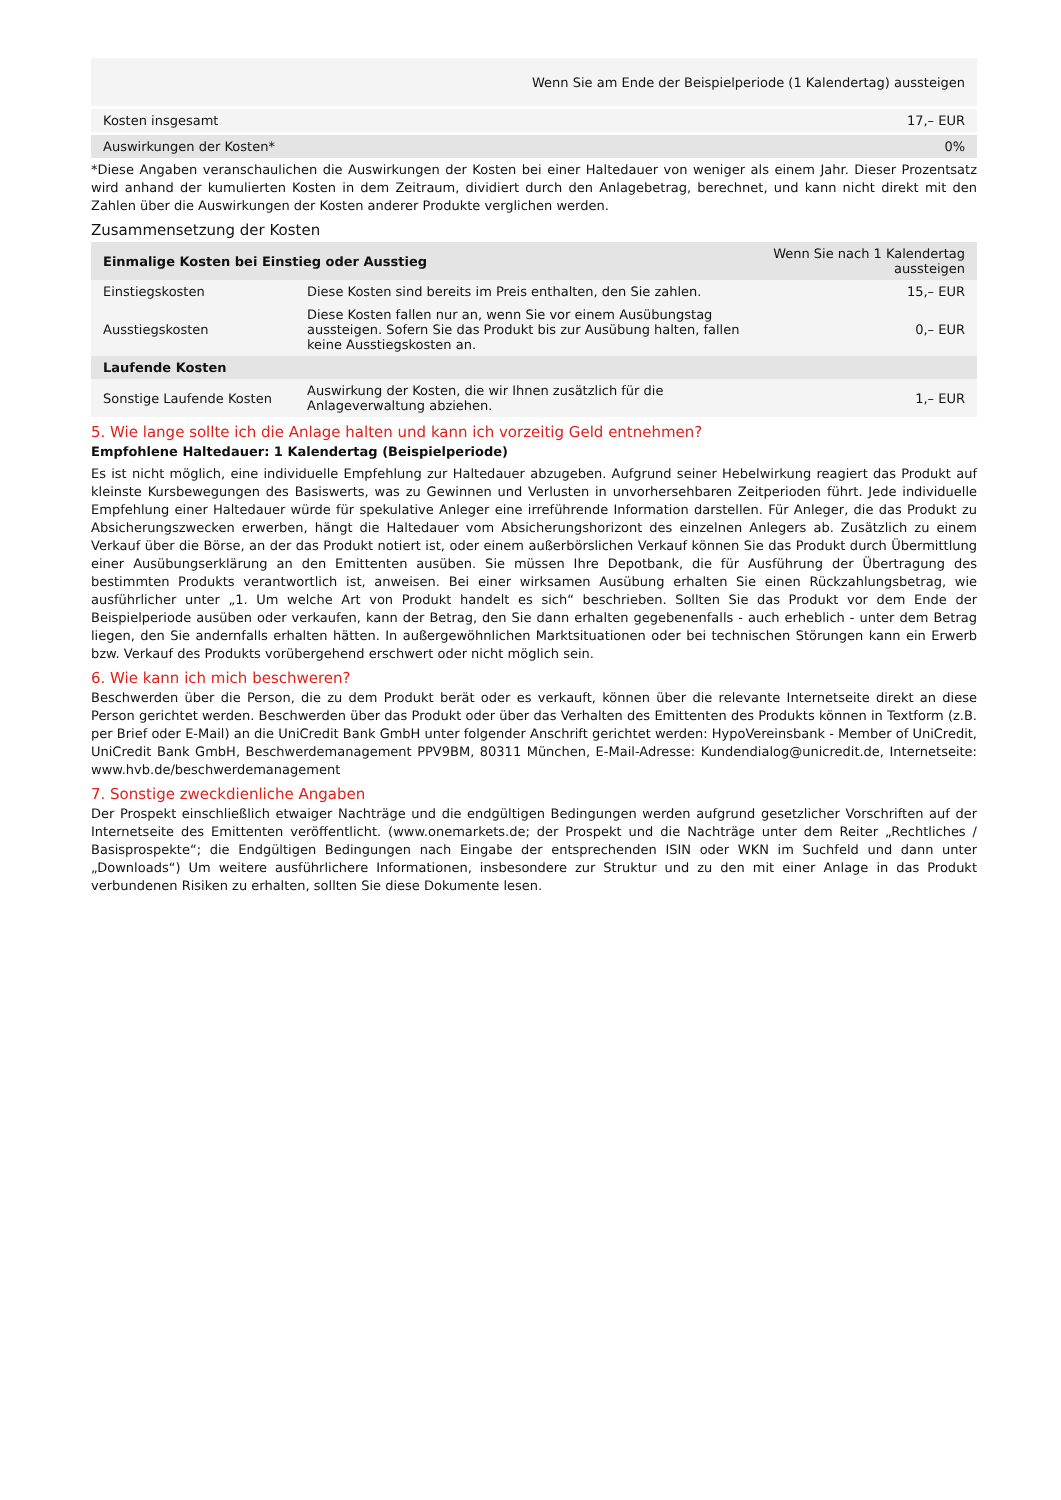| | Wenn Sie am Ende der Beispielperiode (1 Kalendertag) aussteigen |
| --- | --- |
| Kosten insgesamt | 17,– EUR |
| Auswirkungen der Kosten* | 0% |
*Diese Angaben veranschaulichen die Auswirkungen der Kosten bei einer Haltedauer von weniger als einem Jahr. Dieser Prozentsatz wird anhand der kumulierten Kosten in dem Zeitraum, dividiert durch den Anlagebetrag, berechnet, und kann nicht direkt mit den Zahlen über die Auswirkungen der Kosten anderer Produkte verglichen werden.
Zusammensetzung der Kosten
| Einmalige Kosten bei Einstieg oder Ausstieg | | Wenn Sie nach 1 Kalendertag aussteigen |
| --- | --- | --- |
| Einstiegskosten | Diese Kosten sind bereits im Preis enthalten, den Sie zahlen. | 15,– EUR |
| Ausstiegskosten | Diese Kosten fallen nur an, wenn Sie vor einem Ausübungstag aussteigen. Sofern Sie das Produkt bis zur Ausübung halten, fallen keine Ausstiegskosten an. | 0,– EUR |
| Laufende Kosten | | |
| Sonstige Laufende Kosten | Auswirkung der Kosten, die wir Ihnen zusätzlich für die Anlageverwaltung abziehen. | 1,– EUR |
5. Wie lange sollte ich die Anlage halten und kann ich vorzeitig Geld entnehmen?
Empfohlene Haltedauer: 1 Kalendertag (Beispielperiode)
Es ist nicht möglich, eine individuelle Empfehlung zur Haltedauer abzugeben. Aufgrund seiner Hebelwirkung reagiert das Produkt auf kleinste Kursbewegungen des Basiswerts, was zu Gewinnen und Verlusten in unvorhersehbaren Zeitperioden führt. Jede individuelle Empfehlung einer Haltedauer würde für spekulative Anleger eine irreführende Information darstellen. Für Anleger, die das Produkt zu Absicherungszwecken erwerben, hängt die Haltedauer vom Absicherungshorizont des einzelnen Anlegers ab. Zusätzlich zu einem Verkauf über die Börse, an der das Produkt notiert ist, oder einem außerbörslichen Verkauf können Sie das Produkt durch Übermittlung einer Ausübungserklärung an den Emittenten ausüben. Sie müssen Ihre Depotbank, die für Ausführung der Übertragung des bestimmten Produkts verantwortlich ist, anweisen. Bei einer wirksamen Ausübung erhalten Sie einen Rückzahlungsbetrag, wie ausführlicher unter „1. Um welche Art von Produkt handelt es sich“ beschrieben. Sollten Sie das Produkt vor dem Ende der Beispielperiode ausüben oder verkaufen, kann der Betrag, den Sie dann erhalten gegebenenfalls - auch erheblich - unter dem Betrag liegen, den Sie andernfalls erhalten hätten. In außergewöhnlichen Marktsituationen oder bei technischen Störungen kann ein Erwerb bzw. Verkauf des Produkts vorübergehend erschwert oder nicht möglich sein.
6. Wie kann ich mich beschweren?
Beschwerden über die Person, die zu dem Produkt berät oder es verkauft, können über die relevante Internetseite direkt an diese Person gerichtet werden. Beschwerden über das Produkt oder über das Verhalten des Emittenten des Produkts können in Textform (z.B. per Brief oder E-Mail) an die UniCredit Bank GmbH unter folgender Anschrift gerichtet werden: HypoVereinsbank - Member of UniCredit, UniCredit Bank GmbH, Beschwerdemanagement PPV9BM, 80311 München, E-Mail-Adresse: Kundendialog@unicredit.de, Internetseite: www.hvb.de/beschwerdemanagement
7. Sonstige zweckdienliche Angaben
Der Prospekt einschließlich etwaiger Nachträge und die endgültigen Bedingungen werden aufgrund gesetzlicher Vorschriften auf der Internetseite des Emittenten veröffentlicht. (www.onemarkets.de; der Prospekt und die Nachträge unter dem Reiter „Rechtliches / Basisprospekte“; die Endgültigen Bedingungen nach Eingabe der entsprechenden ISIN oder WKN im Suchfeld und dann unter „Downloads“) Um weitere ausführlichere Informationen, insbesondere zur Struktur und zu den mit einer Anlage in das Produkt verbundenen Risiken zu erhalten, sollten Sie diese Dokumente lesen.